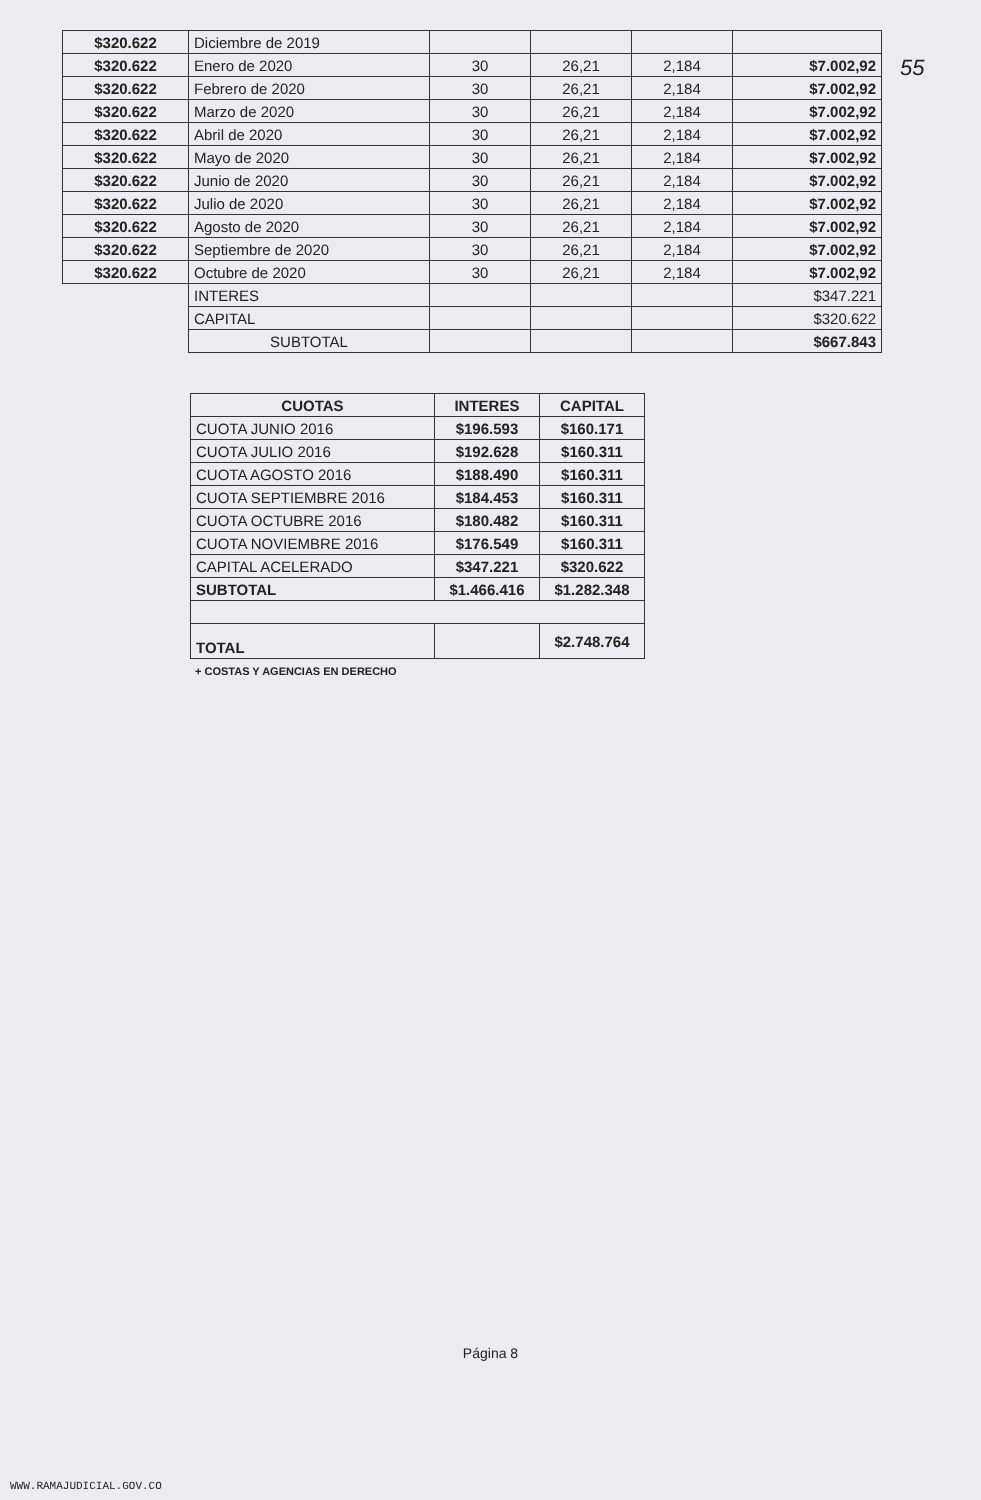55
| $320.622 | Diciembre de 2019 | | | | |
| $320.622 | Enero de 2020 | 30 | 26,21 | 2,184 | $7.002,92 |
| $320.622 | Febrero de 2020 | 30 | 26,21 | 2,184 | $7.002,92 |
| $320.622 | Marzo de 2020 | 30 | 26,21 | 2,184 | $7.002,92 |
| $320.622 | Abril de 2020 | 30 | 26,21 | 2,184 | $7.002,92 |
| $320.622 | Mayo de 2020 | 30 | 26,21 | 2,184 | $7.002,92 |
| $320.622 | Junio de 2020 | 30 | 26,21 | 2,184 | $7.002,92 |
| $320.622 | Julio de 2020 | 30 | 26,21 | 2,184 | $7.002,92 |
| $320.622 | Agosto de 2020 | 30 | 26,21 | 2,184 | $7.002,92 |
| $320.622 | Septiembre de 2020 | 30 | 26,21 | 2,184 | $7.002,92 |
| $320.622 | Octubre de 2020 | 30 | 26,21 | 2,184 | $7.002,92 |
| | INTERES | | | | $347.221 |
| | CAPITAL | | | | $320.622 |
| | SUBTOTAL | | | | $667.843 |
| CUOTAS | INTERES | CAPITAL |
| --- | --- | --- |
| CUOTA JUNIO 2016 | $196.593 | $160.171 |
| CUOTA JULIO 2016 | $192.628 | $160.311 |
| CUOTA AGOSTO 2016 | $188.490 | $160.311 |
| CUOTA SEPTIEMBRE 2016 | $184.453 | $160.311 |
| CUOTA OCTUBRE 2016 | $180.482 | $160.311 |
| CUOTA NOVIEMBRE 2016 | $176.549 | $160.311 |
| CAPITAL ACELERADO | $347.221 | $320.622 |
| SUBTOTAL | $1.466.416 | $1.282.348 |
| TOTAL | | $2.748.764 |
+ COSTAS Y AGENCIAS EN DERECHO
Página 8
WWW.RAMAJUDICIAL.GOV.CO